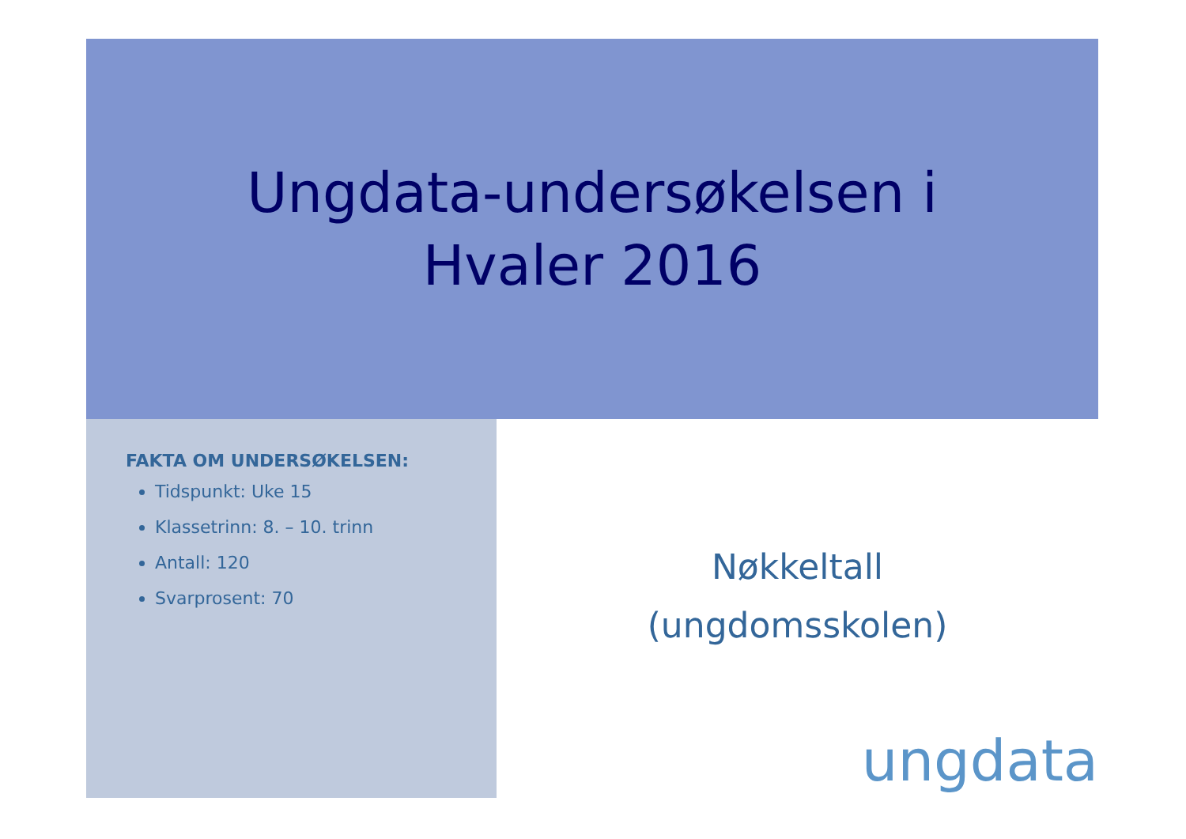Ungdata-undersøkelsen i
Hvaler 2016
FAKTA OM UNDERSØKELSEN:
Tidspunkt: Uke 15
Klassetrinn: 8. – 10. trinn
Antall: 120
Svarprosent: 70
Nøkkeltall
(ungdomsskolen)
ungdata